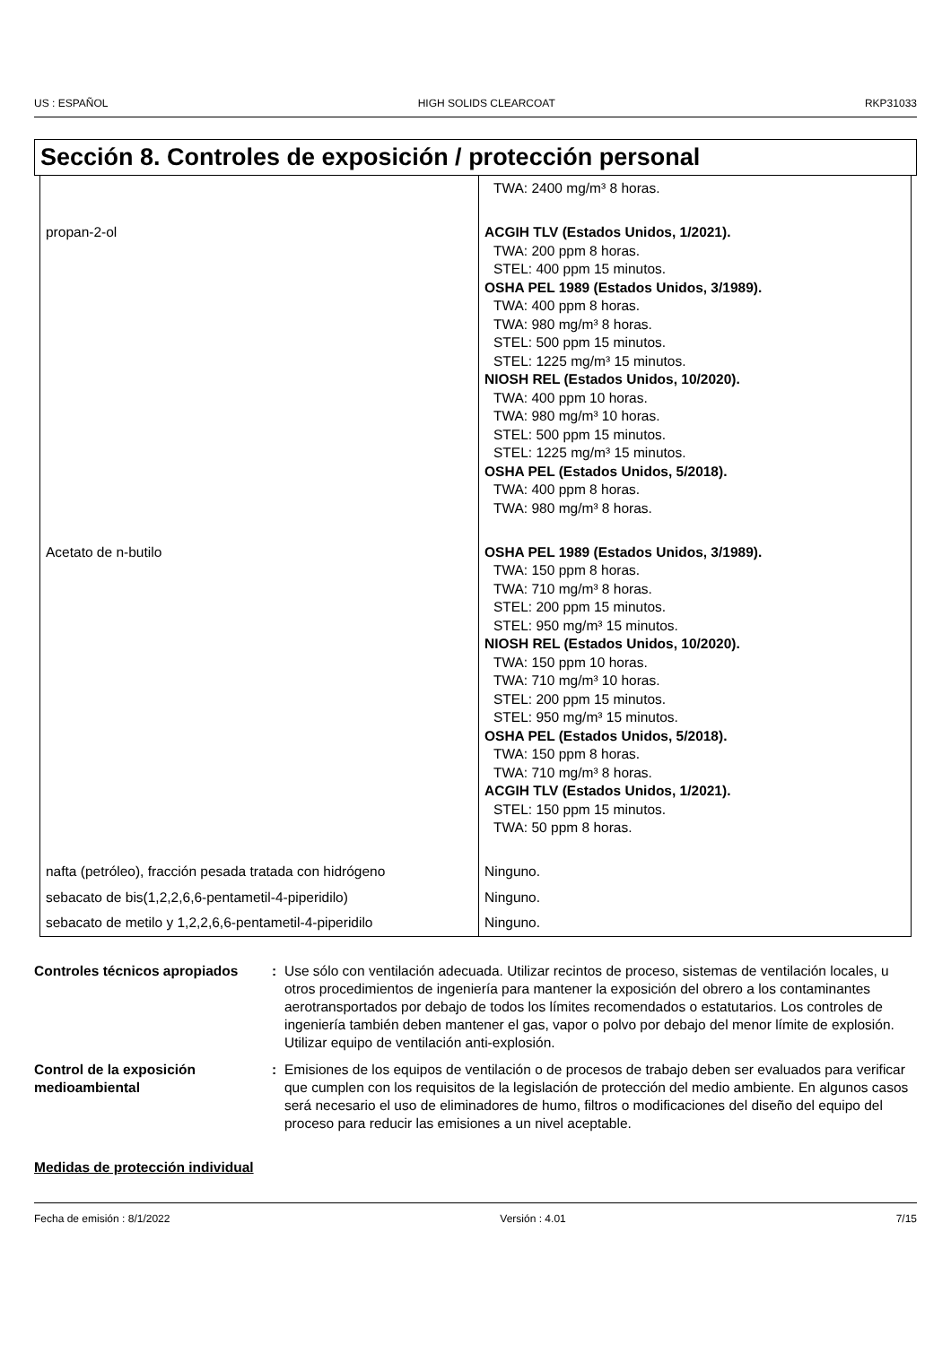US : ESPAÑOL HIGH SOLIDS CLEARCOAT RKP31033
Sección 8. Controles de exposición / protección personal
| | TWA: 2400 mg/m³ 8 horas. |
| propan-2-ol | ACGIH TLV (Estados Unidos, 1/2021). TWA: 200 ppm 8 horas. STEL: 400 ppm 15 minutos. OSHA PEL 1989 (Estados Unidos, 3/1989). TWA: 400 ppm 8 horas. TWA: 980 mg/m³ 8 horas. STEL: 500 ppm 15 minutos. STEL: 1225 mg/m³ 15 minutos. NIOSH REL (Estados Unidos, 10/2020). TWA: 400 ppm 10 horas. TWA: 980 mg/m³ 10 horas. STEL: 500 ppm 15 minutos. STEL: 1225 mg/m³ 15 minutos. OSHA PEL (Estados Unidos, 5/2018). TWA: 400 ppm 8 horas. TWA: 980 mg/m³ 8 horas. |
| Acetato de n-butilo | OSHA PEL 1989 (Estados Unidos, 3/1989). TWA: 150 ppm 8 horas. TWA: 710 mg/m³ 8 horas. STEL: 200 ppm 15 minutos. STEL: 950 mg/m³ 15 minutos. NIOSH REL (Estados Unidos, 10/2020). TWA: 150 ppm 10 horas. TWA: 710 mg/m³ 10 horas. STEL: 200 ppm 15 minutos. STEL: 950 mg/m³ 15 minutos. OSHA PEL (Estados Unidos, 5/2018). TWA: 150 ppm 8 horas. TWA: 710 mg/m³ 8 horas. ACGIH TLV (Estados Unidos, 1/2021). STEL: 150 ppm 15 minutos. TWA: 50 ppm 8 horas. |
| nafta (petróleo), fracción pesada tratada con hidrógeno | Ninguno. |
| sebacato de bis(1,2,2,6,6-pentametil-4-piperidilo) | Ninguno. |
| sebacato de metilo y 1,2,2,6,6-pentametil-4-piperidilo | Ninguno. |
Controles técnicos apropiados
: Use sólo con ventilación adecuada. Utilizar recintos de proceso, sistemas de ventilación locales, u otros procedimientos de ingeniería para mantener la exposición del obrero a los contaminantes aerotransportados por debajo de todos los límites recomendados o estatutarios. Los controles de ingeniería también deben mantener el gas, vapor o polvo por debajo del menor límite de explosión. Utilizar equipo de ventilación anti-explosión.
Control de la exposición medioambiental
: Emisiones de los equipos de ventilación o de procesos de trabajo deben ser evaluados para verificar que cumplen con los requisitos de la legislación de protección del medio ambiente. En algunos casos será necesario el uso de eliminadores de humo, filtros o modificaciones del diseño del equipo del proceso para reducir las emisiones a un nivel aceptable.
Medidas de protección individual
Fecha de emisión : 8/1/2022 Versión : 4.01 7/15